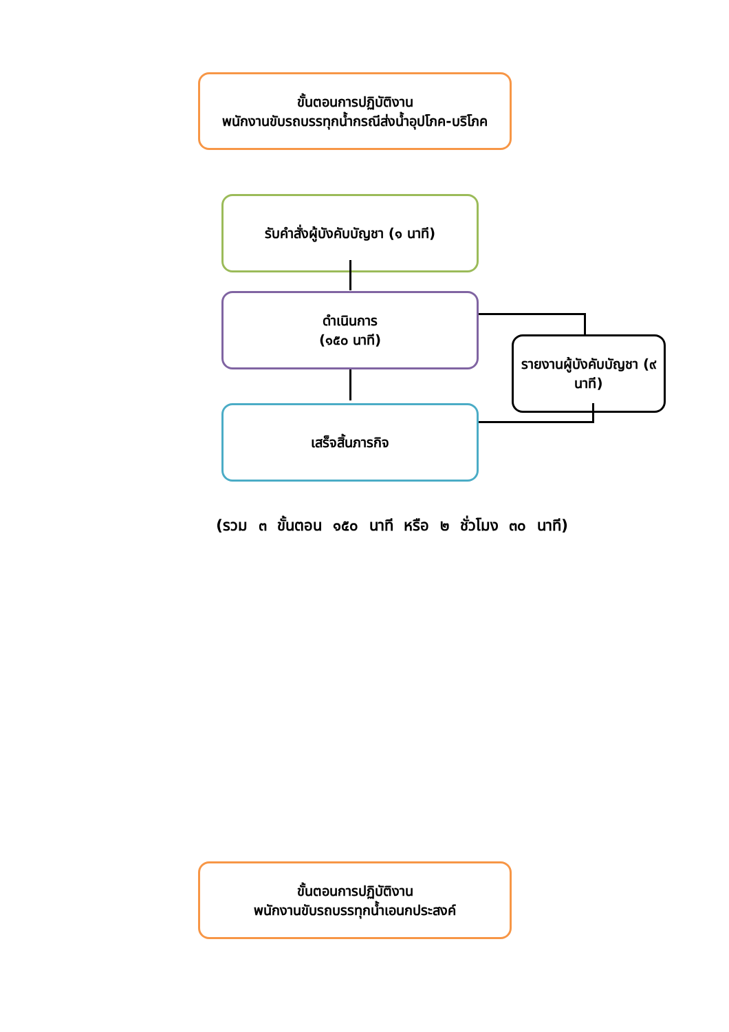ขั้นตอนการปฏิบัติงาน
พนักงานขับรถบรรทุกน้ำกรณีส่งน้ำอุปโภค-บริโภค
รับคำสั่งผู้บังคับบัญชา (๑ นาที)
ดำเนินการ
(๑๕๐ นาที)
รายงานผู้บังคับบัญชา (๙ นาที)
เสร็จสิ้นภารกิจ
(รวม ๓ ขั้นตอน ๑๕๐ นาที หรือ ๒ ชั่วโมง ๓๐ นาที)
ขั้นตอนการปฏิบัติงาน
พนักงานขับรถบรรทุกน้ำเอนกประสงค์